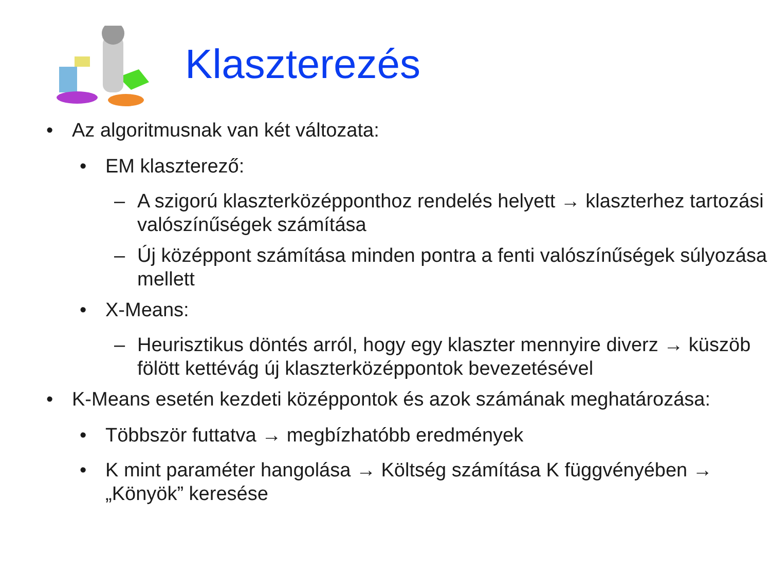Klaszterezés
• Az algoritmusnak van két változata:
• EM klaszterező:
– A szigorú klaszterközépponthoz rendelés helyett → klaszterhez tartozási valószínűségek számítása
– Új középpont számítása minden pontra a fenti valószínűségek súlyozása mellett
• X-Means:
– Heurisztikus döntés arról, hogy egy klaszter mennyire diverz → küszöb fölött kettévág új klaszterközéppontok bevezetésével
• K-Means esetén kezdeti középpontok és azok számának meghatározása:
• Többször futtatva → megbízhatóbb eredmények
• K mint paraméter hangolása → Költség számítása K függvényében → „Könyök” keresése